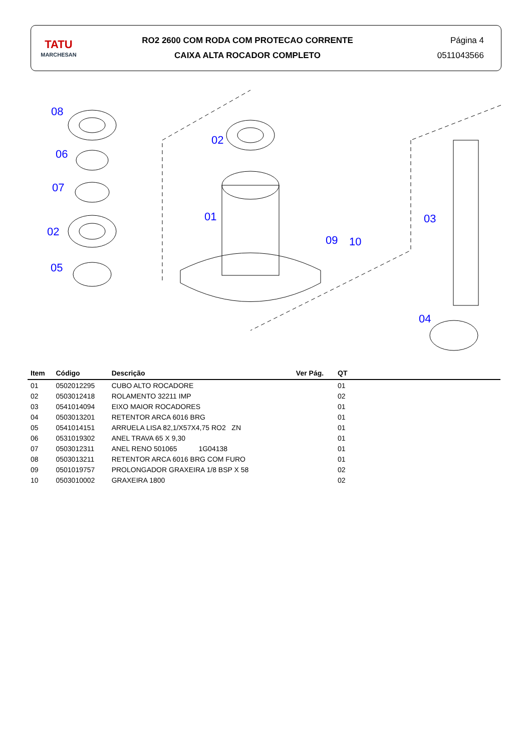TATU
MARCHESAN
RO2 2600 COM RODA COM PROTECAO CORRENTE
CAIXA ALTA ROCADOR COMPLETO
Página 4
0511043566
08
06
07
02
05
02
01
09 10
03
04
| Item | Código | Descrição | | Ver Pág. | QT | |
| --- | --- | --- | --- | --- | --- | --- |
| 01 | 0502012295 | CUBO ALTO ROCADORE | | | 01 | |
| 02 | 0503012418 | ROLAMENTO 32211 IMP | | | 02 | |
| 03 | 0541014094 | EIXO MAIOR ROCADORES | | | 01 | |
| 04 | 0503013201 | RETENTOR ARCA 6016 BRG | | | 01 | |
| 05 | 0541014151 | ARRUELA LISA 82,1/X57X4,75 RO2 ZN | | | 01 | |
| 06 | 0531019302 | ANEL TRAVA 65 X 9,30 | | | 01 | |
| 07 | 0503012311 | ANEL RENO 501065 1G04138 | | | 01 | |
| 08 | 0503013211 | RETENTOR ARCA 6016 BRG COM FURO | | | 01 | |
| 09 | 0501019757 | PROLONGADOR GRAXEIRA 1/8 BSP X 58 | | | 02 | |
| 10 | 0503010002 | GRAXEIRA 1800 | | | 02 | |